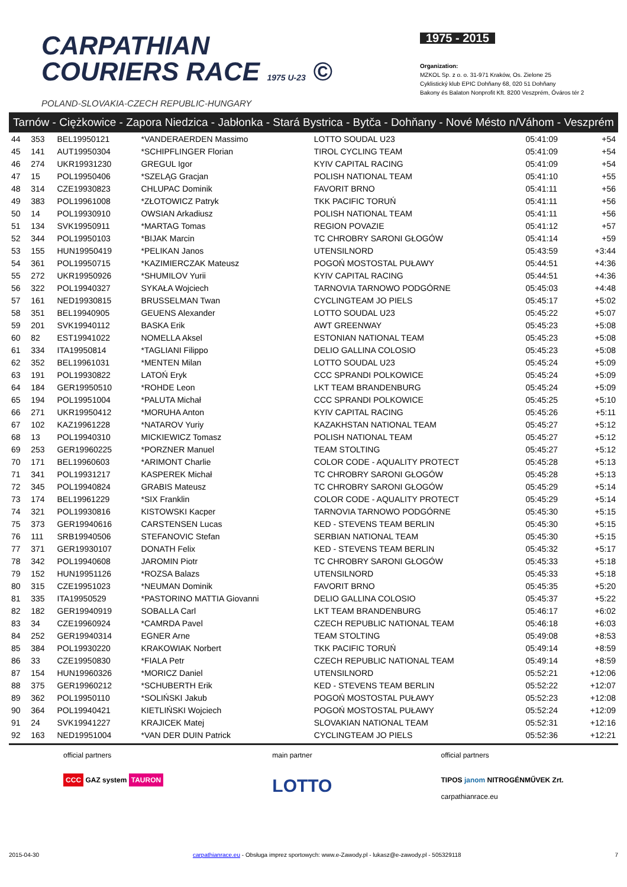CARPATHIAN
COURIERS RACE 1975 U-23 ©
POLAND-SLOVAKIA-CZECH REPUBLIC-HUNGARY
1975 - 2015
Organization:
MZKOL Sp. z o. o. 31-971 Kraków, Os. Zielone 25
Cyklistický klub EPIC Dohňany 68, 020 51 Dohňany
Bakony és Balaton Nonprofit Kft. 8200 Veszprém, Óváros tér 2
Tarnów - Ciężkowice - Zapora Niedzica - Jabłonka - Stará Bystrica - Bytča - Dohňany - Nové Mésto n/Váhom - Veszprém
| 44 | 353 | BEL19950121 | *VANDERAERDEN Massimo | LOTTO SOUDAL U23 | 05:41:09 | +54 |
| 45 | 141 | AUT19950304 | *SCHIPFLINGER Florian | TIROL CYCLING TEAM | 05:41:09 | +54 |
| 46 | 274 | UKR19931230 | GREGUL Igor | KYIV CAPITAL RACING | 05:41:09 | +54 |
| 47 | 15 | POL19950406 | *SZELĄG Gracjan | POLISH NATIONAL TEAM | 05:41:10 | +55 |
| 48 | 314 | CZE19930823 | CHLUPAC Dominik | FAVORIT BRNO | 05:41:11 | +56 |
| 49 | 383 | POL19961008 | *ZŁOTOWICZ Patryk | TKK PACIFIC TORUŃ | 05:41:11 | +56 |
| 50 | 14 | POL19930910 | OWSIAN Arkadiusz | POLISH NATIONAL TEAM | 05:41:11 | +56 |
| 51 | 134 | SVK19950911 | *MARTAG Tomas | REGION POVAZIE | 05:41:12 | +57 |
| 52 | 344 | POL19950103 | *BIJAK Marcin | TC CHROBRY SARONI GŁOGÓW | 05:41:14 | +59 |
| 53 | 155 | HUN19950419 | *PELIKAN Janos | UTENSILNORD | 05:43:59 | +3:44 |
| 54 | 361 | POL19950715 | *KAZIMIERCZAK Mateusz | POGOŃ MOSTOSTAL PUŁAWY | 05:44:51 | +4:36 |
| 55 | 272 | UKR19950926 | *SHUMILOV Yurii | KYIV CAPITAL RACING | 05:44:51 | +4:36 |
| 56 | 322 | POL19940327 | SYKAŁA Wojciech | TARNOVIA TARNOWO PODGÓRNE | 05:45:03 | +4:48 |
| 57 | 161 | NED19930815 | BRUSSELMAN Twan | CYCLINGTEAM JO PIELS | 05:45:17 | +5:02 |
| 58 | 351 | BEL19940905 | GEUENS Alexander | LOTTO SOUDAL U23 | 05:45:22 | +5:07 |
| 59 | 201 | SVK19940112 | BASKA Erik | AWT GREENWAY | 05:45:23 | +5:08 |
| 60 | 82 | EST19941022 | NOMELLA Aksel | ESTONIAN NATIONAL TEAM | 05:45:23 | +5:08 |
| 61 | 334 | ITA19950814 | *TAGLIANI Filippo | DELIO GALLINA COLOSIO | 05:45:23 | +5:08 |
| 62 | 352 | BEL19961031 | *MENTEN Milan | LOTTO SOUDAL U23 | 05:45:24 | +5:09 |
| 63 | 191 | POL19930822 | LATOŃ Eryk | CCC SPRANDI POLKOWICE | 05:45:24 | +5:09 |
| 64 | 184 | GER19950510 | *ROHDE Leon | LKT TEAM BRANDENBURG | 05:45:24 | +5:09 |
| 65 | 194 | POL19951004 | *PALUTA Michał | CCC SPRANDI POLKOWICE | 05:45:25 | +5:10 |
| 66 | 271 | UKR19950412 | *MORUHA Anton | KYIV CAPITAL RACING | 05:45:26 | +5:11 |
| 67 | 102 | KAZ19961228 | *NATAROV Yuriy | KAZAKHSTAN NATIONAL TEAM | 05:45:27 | +5:12 |
| 68 | 13 | POL19940310 | MICKIEWICZ Tomasz | POLISH NATIONAL TEAM | 05:45:27 | +5:12 |
| 69 | 253 | GER19960225 | *PORZNER Manuel | TEAM STOLTING | 05:45:27 | +5:12 |
| 70 | 171 | BEL19960603 | *ARIMONT Charlie | COLOR CODE - AQUALITY PROTECT | 05:45:28 | +5:13 |
| 71 | 341 | POL19931217 | KASPEREK Michał | TC CHROBRY SARONI GŁOGÓW | 05:45:28 | +5:13 |
| 72 | 345 | POL19940824 | GRABIS Mateusz | TC CHROBRY SARONI GŁOGÓW | 05:45:29 | +5:14 |
| 73 | 174 | BEL19961229 | *SIX Franklin | COLOR CODE - AQUALITY PROTECT | 05:45:29 | +5:14 |
| 74 | 321 | POL19930816 | KISTOWSKI Kacper | TARNOVIA TARNOWO PODGÓRNE | 05:45:30 | +5:15 |
| 75 | 373 | GER19940616 | CARSTENSEN Lucas | KED - STEVENS TEAM BERLIN | 05:45:30 | +5:15 |
| 76 | 111 | SRB19940506 | STEFANOVIC Stefan | SERBIAN NATIONAL TEAM | 05:45:30 | +5:15 |
| 77 | 371 | GER19930107 | DONATH Felix | KED - STEVENS TEAM BERLIN | 05:45:32 | +5:17 |
| 78 | 342 | POL19940608 | JAROMIN Piotr | TC CHROBRY SARONI GŁOGÓW | 05:45:33 | +5:18 |
| 79 | 152 | HUN19951126 | *ROZSA Balazs | UTENSILNORD | 05:45:33 | +5:18 |
| 80 | 315 | CZE19951023 | *NEUMAN Dominik | FAVORIT BRNO | 05:45:35 | +5:20 |
| 81 | 335 | ITA19950529 | *PASTORINO MATTIA Giovanni | DELIO GALLINA COLOSIO | 05:45:37 | +5:22 |
| 82 | 182 | GER19940919 | SOBALLA Carl | LKT TEAM BRANDENBURG | 05:46:17 | +6:02 |
| 83 | 34 | CZE19960924 | *CAMRDA Pavel | CZECH REPUBLIC NATIONAL TEAM | 05:46:18 | +6:03 |
| 84 | 252 | GER19940314 | EGNER Arne | TEAM STOLTING | 05:49:08 | +8:53 |
| 85 | 384 | POL19930220 | KRAKOWIAK Norbert | TKK PACIFIC TORUŃ | 05:49:14 | +8:59 |
| 86 | 33 | CZE19950830 | *FIALA Petr | CZECH REPUBLIC NATIONAL TEAM | 05:49:14 | +8:59 |
| 87 | 154 | HUN19960326 | *MORICZ Daniel | UTENSILNORD | 05:52:21 | +12:06 |
| 88 | 375 | GER19960212 | *SCHUBERTH Erik | KED - STEVENS TEAM BERLIN | 05:52:22 | +12:07 |
| 89 | 362 | POL19950110 | *SOLIŃSKI Jakub | POGOŃ MOSTOSTAL PUŁAWY | 05:52:23 | +12:08 |
| 90 | 364 | POL19940421 | KIETLIŃSKI Wojciech | POGOŃ MOSTOSTAL PUŁAWY | 05:52:24 | +12:09 |
| 91 | 24 | SVK19941227 | KRAJICEK Matej | SLOVAKIAN NATIONAL TEAM | 05:52:31 | +12:16 |
| 92 | 163 | NED19951004 | *VAN DER DUIN Patrick | CYCLINGTEAM JO PIELS | 05:52:36 | +12:21 |
official partners
CCC GAZ system TAURON
main partner
LOTTO
official partners
TIPOS janom NITROGÉNMŰVEK Zrt.
carpathianrace.eu
2015-04-30 carpathianrace.eu - Obsługa imprez sportowych: www.e-Zawody.pl - lukasz@e-zawody.pl - 505329118 7